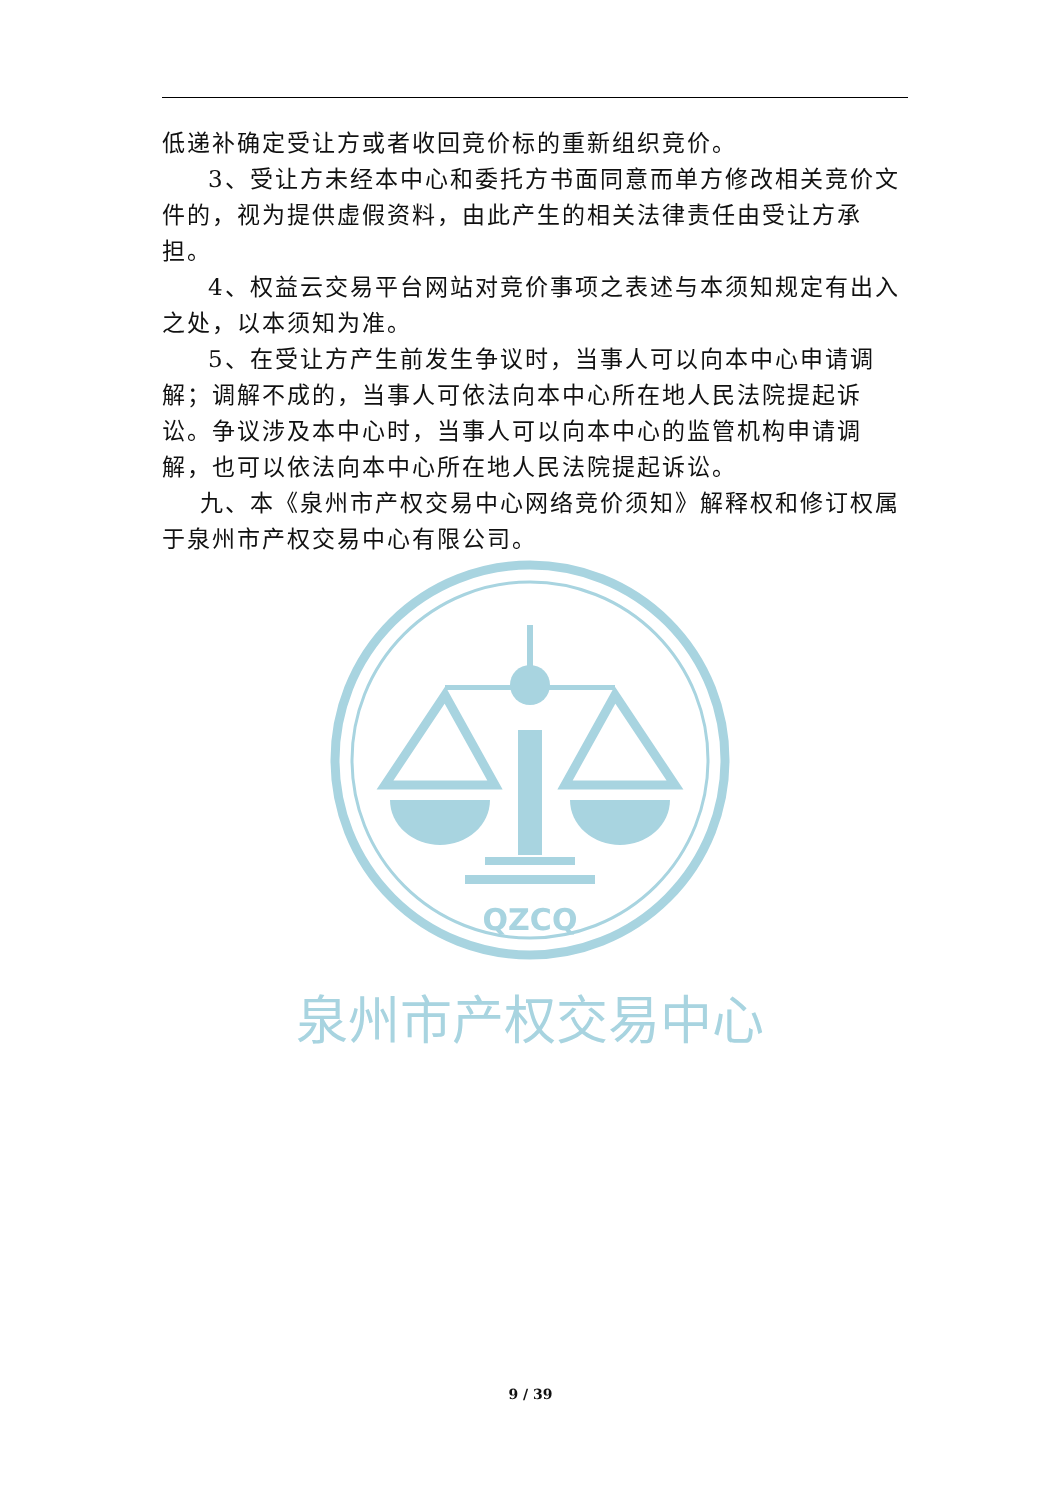低递补确定受让方或者收回竞价标的重新组织竞价。
3、受让方未经本中心和委托方书面同意而单方修改相关竞价文件的，视为提供虚假资料，由此产生的相关法律责任由受让方承担。
4、权益云交易平台网站对竞价事项之表述与本须知规定有出入之处，以本须知为准。
5、在受让方产生前发生争议时，当事人可以向本中心申请调解；调解不成的，当事人可依法向本中心所在地人民法院提起诉讼。争议涉及本中心时，当事人可以向本中心的监管机构申请调解，也可以依法向本中心所在地人民法院提起诉讼。
九、本《泉州市产权交易中心网络竞价须知》解释权和修订权属于泉州市产权交易中心有限公司。
QZCQ
泉州市产权交易中心
9 / 39